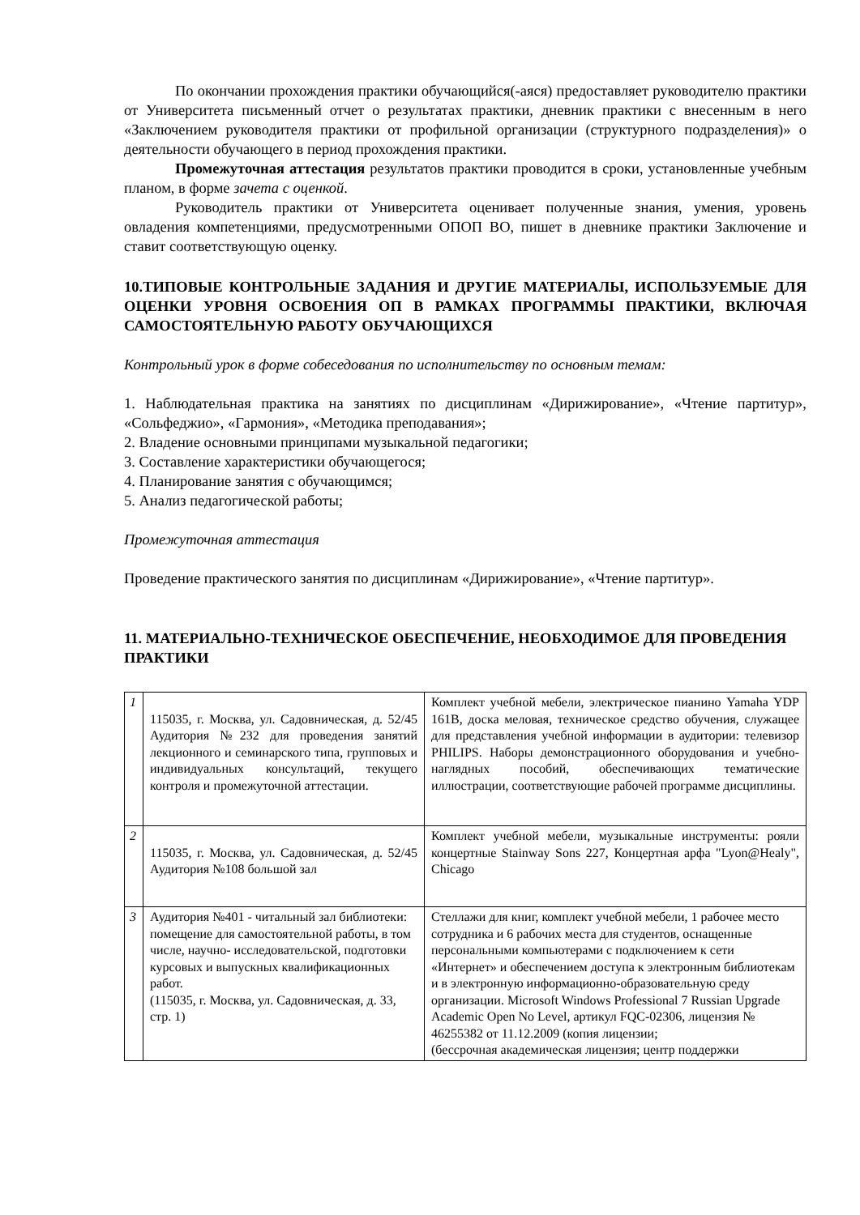По окончании прохождения практики обучающийся(-аяся) предоставляет руководителю практики от Университета письменный отчет о результатах практики, дневник практики с внесенным в него «Заключением руководителя практики от профильной организации (структурного подразделения)» о деятельности обучающего в период прохождения практики.
Промежуточная аттестация результатов практики проводится в сроки, установленные учебным планом, в форме зачета с оценкой.
Руководитель практики от Университета оценивает полученные знания, умения, уровень овладения компетенциями, предусмотренными ОПОП ВО, пишет в дневнике практики Заключение и ставит соответствующую оценку.
10.ТИПОВЫЕ КОНТРОЛЬНЫЕ ЗАДАНИЯ И ДРУГИЕ МАТЕРИАЛЫ, ИСПОЛЬЗУЕМЫЕ ДЛЯ ОЦЕНКИ УРОВНЯ ОСВОЕНИЯ ОП В РАМКАХ ПРОГРАММЫ ПРАКТИКИ, ВКЛЮЧАЯ САМОСТОЯТЕЛЬНУЮ РАБОТУ ОБУЧАЮЩИХСЯ
Контрольный урок в форме собеседования по исполнительству по основным темам:
1. Наблюдательная практика на занятиях по дисциплинам «Дирижирование», «Чтение партитур», «Сольфеджио», «Гармония», «Методика преподавания»;
2. Владение основными принципами музыкальной педагогики;
3. Составление характеристики обучающегося;
4. Планирование занятия с обучающимся;
5. Анализ педагогической работы;
Промежуточная аттестация
Проведение практического занятия по дисциплинам «Дирижирование», «Чтение партитур».
11. МАТЕРИАЛЬНО-ТЕХНИЧЕСКОЕ ОБЕСПЕЧЕНИЕ, НЕОБХОДИМОЕ ДЛЯ ПРОВЕДЕНИЯ ПРАКТИКИ
| 1 | 115035, г. Москва, ул. Садовническая, д. 52/45 Аудитория №232 для проведения занятий лекционного и семинарского типа, групповых и индивидуальных консультаций, текущего контроля и промежуточной аттестации. | Комплект учебной мебели, электрическое пианино Yamaha YDP 161B, доска меловая, техническое средство обучения, служащее для представления учебной информации в аудитории: телевизор PHILIPS. Наборы демонстрационного оборудования и учебно-наглядных пособий, обеспечивающих тематические иллюстрации, соответствующие рабочей программе дисциплины. |
| 2 | 115035, г. Москва, ул. Садовническая, д. 52/45 Аудитория №108 большой зал | Комплект учебной мебели, музыкальные инструменты: рояли концертные Stainway Sons 227, Концертная арфа "Lyon@Healy", Chicago |
| 3 | Аудитория №401 - читальный зал библиотеки: помещение для самостоятельной работы, в том числе, научно- исследовательской, подготовки курсовых и выпускных квалификационных работ. (115035, г. Москва, ул. Садовническая, д. 33, стр. 1) | Стеллажи для книг, комплект учебной мебели, 1 рабочее место сотрудника и 6 рабочих места для студентов, оснащенные персональными компьютерами с подключением к сети «Интернет» и обеспечением доступа к электронным библиотекам и в электронную информационно-образовательную среду организации. Microsoft Windows Professional 7 Russian Upgrade Academic Open No Level, артикул FQC-02306, лицензия № 46255382 от 11.12.2009 (копия лицензии; (бессрочная академическая лицензия; центр поддержки |